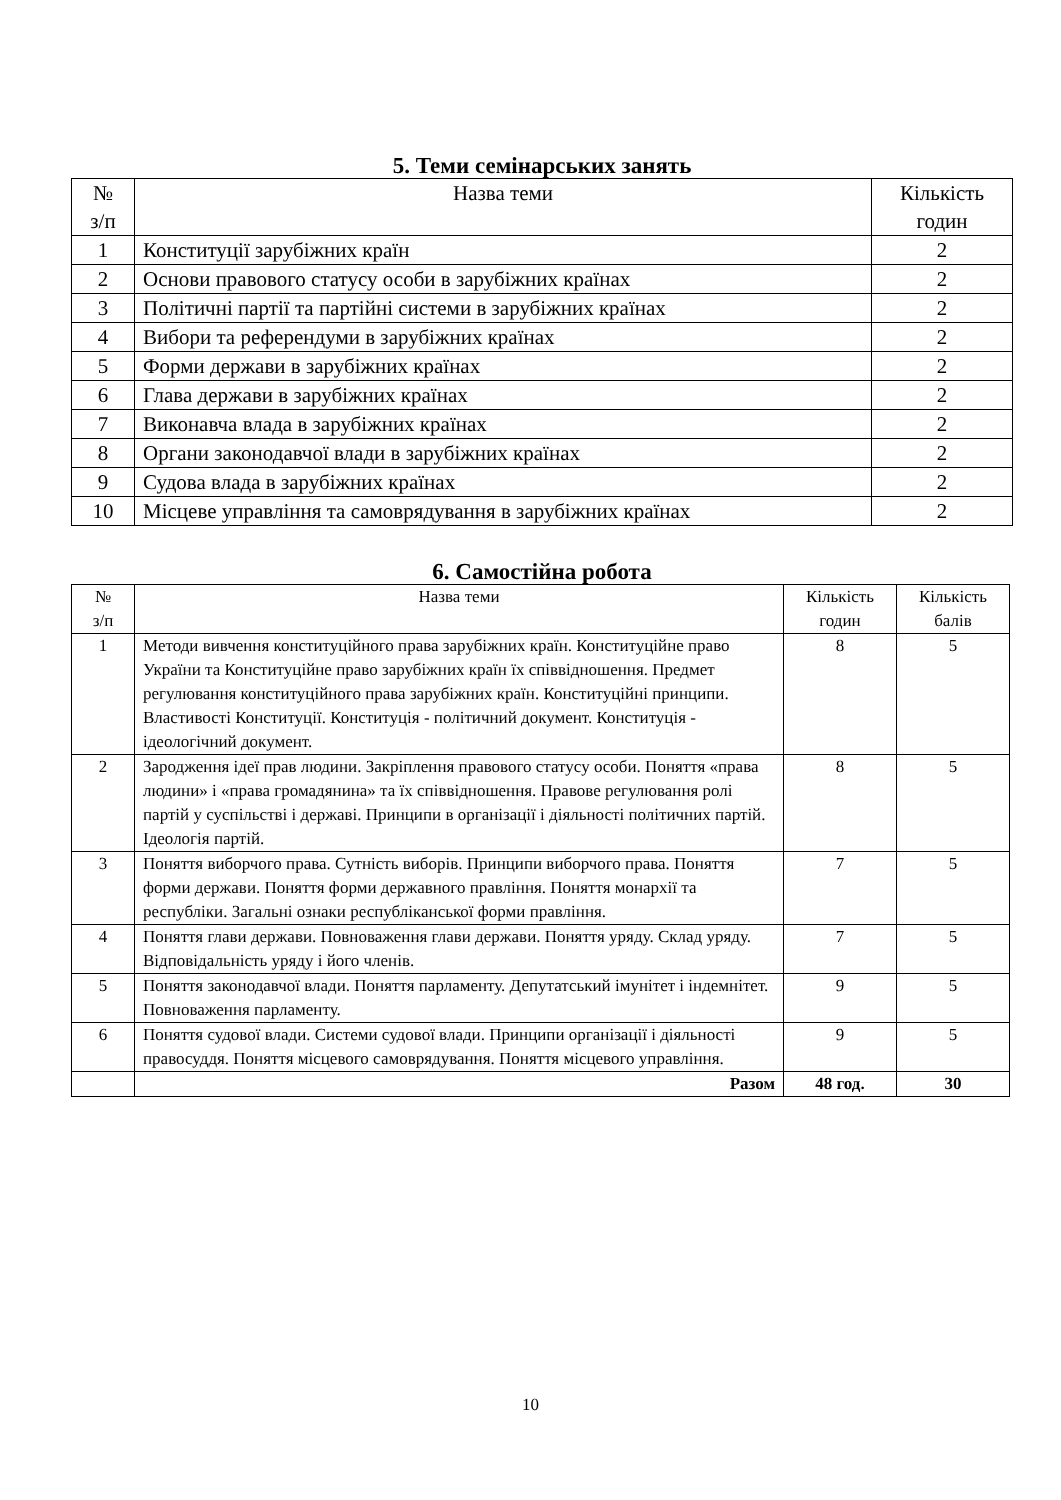5. Теми семінарських занять
| № з/п | Назва теми | Кількість годин |
| --- | --- | --- |
| 1 | Конституції зарубіжних країн | 2 |
| 2 | Основи правового статусу особи в зарубіжних країнах | 2 |
| 3 | Політичні партії та партійні системи в зарубіжних країнах | 2 |
| 4 | Вибори та референдуми в зарубіжних країнах | 2 |
| 5 | Форми держави в зарубіжних країнах | 2 |
| 6 | Глава держави в зарубіжних країнах | 2 |
| 7 | Виконавча влада в зарубіжних країнах | 2 |
| 8 | Органи законодавчої влади в зарубіжних країнах | 2 |
| 9 | Судова влада в зарубіжних країнах | 2 |
| 10 | Місцеве управління та самоврядування в зарубіжних країнах | 2 |
6. Самостійна робота
| № з/п | Назва теми | Кількість годин | Кількість балів |
| --- | --- | --- | --- |
| 1 | Методи вивчення конституційного права зарубіжних країн. Конституційне право України та Конституційне право зарубіжних країн їх співвідношення. Предмет регулювання конституційного права зарубіжних країн. Конституційні принципи. Властивості Конституції. Конституція - політичний документ. Конституція - ідеологічний документ. | 8 | 5 |
| 2 | Зародження ідеї прав людини. Закріплення правового статусу особи. Поняття «права людини» і «права громадянина» та їх співвідношення. Правове регулювання ролі партій у суспільстві і державі. Принципи в організації і діяльності політичних партій. Ідеологія партій. | 8 | 5 |
| 3 | Поняття виборчого права. Сутність виборів. Принципи виборчого права. Поняття форми держави. Поняття форми державного правління. Поняття монархії та республіки. Загальні ознаки республіканської форми правління. | 7 | 5 |
| 4 | Поняття глави держави. Повноваження глави держави. Поняття уряду. Склад уряду. Відповідальність уряду і його членів. | 7 | 5 |
| 5 | Поняття законодавчої влади. Поняття парламенту. Депутатський імунітет і індемнітет. Повноваження парламенту. | 9 | 5 |
| 6 | Поняття судової влади. Системи судової влади. Принципи організації і діяльності правосуддя. Поняття місцевого самоврядування. Поняття місцевого управління. | 9 | 5 |
| | Разом | 48 год. | 30 |
10